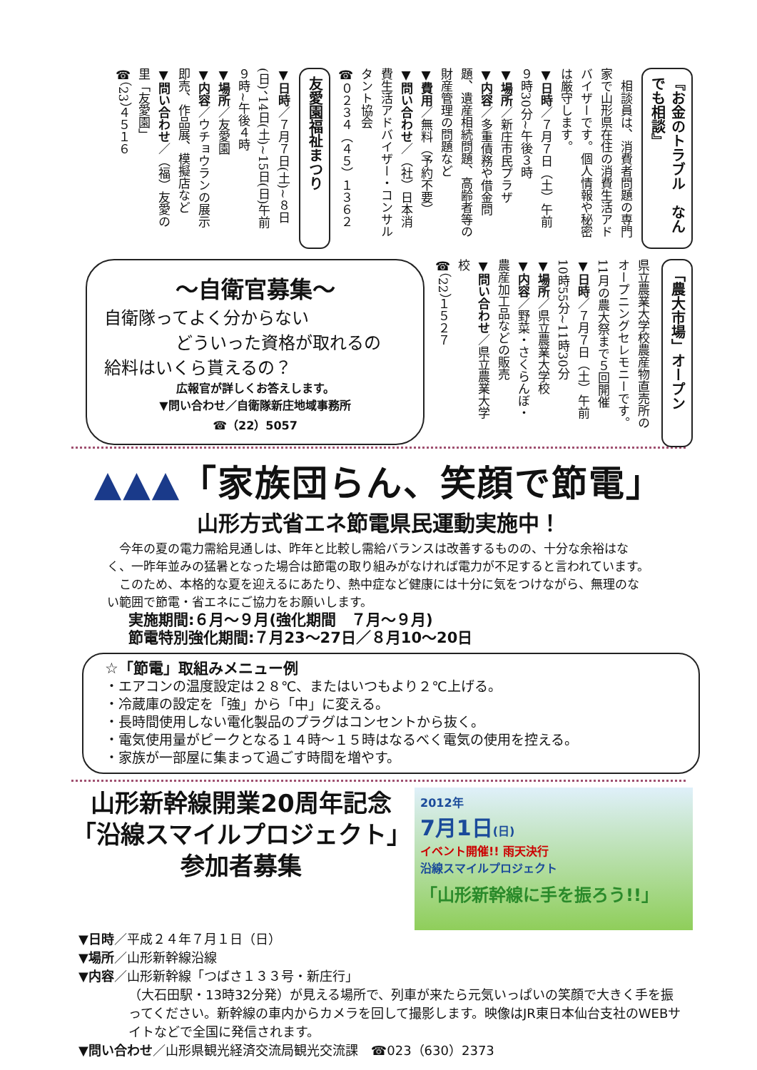『お金のトラブル　なんでも相談』
　相談員は、消費者問題の専門家で山形県在住の消費生活アドバイザーです。個人情報や秘密は厳守します。
▼日時／７月７日（土）午前９時30分~午後３時
▼場所／新庄市民プラザ
▼内容／多重債務や借金問題、遺産相続問題、高齢者等の財産管理の問題など
▼費用／無料（予約不要）
▼問い合わせ／（社）日本消費生活アドバイザー・コンサルタント協会
☎０２３４（４５）１３６２
友愛園福祉まつり
▼日時／７月７日(土)~８日(日)、14日(土)~15日(日)午前９時~午後４時
▼場所／友愛園
▼内容／ウチョウランの展示即売、作品展、模擬店など
▼問い合わせ／（福）友愛の里「友愛園」
☎（23）４５１６
「農大市場」オープン
県立農業大学校農産物直売所のオープニングセレモニーです。11月の農大祭まで５回開催
▼日時／７月７日（土）午前10時55分~11時30分
▼場所／県立農業大学校
▼内容／野菜・さくらんぼ・農産加工品などの販売
▼問い合わせ／県立農業大学校
☎（22）１５２７
～自衛官募集～
自衛隊ってよく分からない
どういった資格が取れるの
給料はいくら貰えるの？
広報官が詳しくお答えします。
▼問い合わせ／自衛隊新庄地域事務所
☎（22）5057
▲▲▲「家族団らん、笑顔で節電」
山形方式省エネ節電県民運動実施中！
　今年の夏の電力需給見通しは、昨年と比較し需給バランスは改善するものの、十分な余裕はなく、一昨年並みの猛暑となった場合は節電の取り組みがなければ電力が不足すると言われています。
　このため、本格的な夏を迎えるにあたり、熱中症など健康には十分に気をつけながら、無理のない範囲で節電・省エネにご協力をお願いします。
実施期間:６月～９月(強化期間　７月～９月)
節電特別強化期間:７月23～27日／８月10～20日
☆「節電」取組みメニュー例
・エアコンの温度設定は２８℃、またはいつもより２℃上げる。
・冷蔵庫の設定を「強」から「中」に変える。
・長時間使用しない電化製品のプラグはコンセントから抜く。
・電気使用量がピークとなる１４時～１５時はなるべく電気の使用を控える。
・家族が一部屋に集まって過ごす時間を増やす。
山形新幹線開業20周年記念
「沿線スマイルプロジェクト」
参加者募集
2012年
7月1日(日)
イベント開催!! 雨天決行
沿線スマイルプロジェクト
「山形新幹線に手を振ろう!!」
▼日時／平成２４年７月１日（日）
▼場所／山形新幹線沿線
▼内容／山形新幹線「つばさ１３３号・新庄行」
（大石田駅・13時32分発）が見える場所で、列車が来たら元気いっぱいの笑顔で大きく手を振ってください。新幹線の車内からカメラを回して撮影します。映像はJR東日本仙台支社のWEBサイトなどで全国に発信されます。
▼問い合わせ／山形県観光経済交流局観光交流課　☎023（630）2373